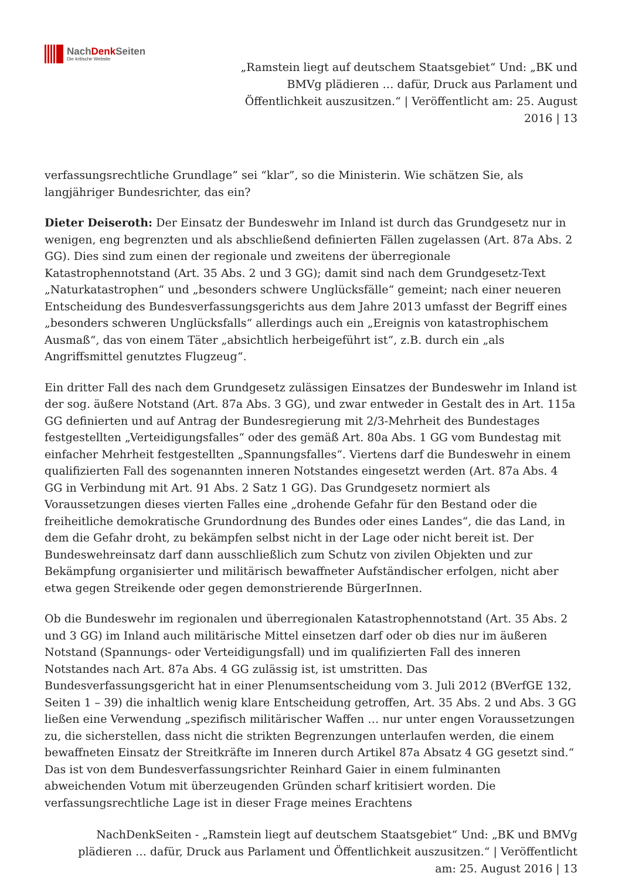NachDenk Seiten
Die kritische Website
„Ramstein liegt auf deutschem Staatsgebiet“ Und: „BK und BMVg plädieren … dafür, Druck aus Parlament und Öffentlichkeit auszusitzen.“ | Veröffentlicht am: 25. August 2016 | 13
verfassungsrechtliche Grundlage” sei “klar”, so die Ministerin. Wie schätzen Sie, als langjähriger Bundesrichter, das ein?
Dieter Deiseroth: Der Einsatz der Bundeswehr im Inland ist durch das Grundgesetz nur in wenigen, eng begrenzten und als abschließend definierten Fällen zugelassen (Art. 87a Abs. 2 GG). Dies sind zum einen der regionale und zweitens der überregionale Katastrophennotstand (Art. 35 Abs. 2 und 3 GG); damit sind nach dem Grundgesetz-Text „Naturkatastrophen“ und „besonders schwere Unglücksfälle“ gemeint; nach einer neueren Entscheidung des Bundesverfassungsgerichts aus dem Jahre 2013 umfasst der Begriff eines „besonders schweren Unglücksfalls“ allerdings auch ein „Ereignis von katastrophischem Ausmaß“, das von einem Täter „absichtlich herbeigeführt ist“, z.B. durch ein „als Angriffsmittel genutztes Flugzeug“.
Ein dritter Fall des nach dem Grundgesetz zulässigen Einsatzes der Bundeswehr im Inland ist der sog. äußere Notstand (Art. 87a Abs. 3 GG), und zwar entweder in Gestalt des in Art. 115a GG definierten und auf Antrag der Bundesregierung mit 2/3-Mehrheit des Bundestages festgestellten „Verteidigungsfalles“ oder des gemäß Art. 80a Abs. 1 GG vom Bundestag mit einfacher Mehrheit festgestellten „Spannungsfalles“. Viertens darf die Bundeswehr in einem qualifizierten Fall des sogenannten inneren Notstandes eingesetzt werden (Art. 87a Abs. 4 GG in Verbindung mit Art. 91 Abs. 2 Satz 1 GG). Das Grundgesetz normiert als Voraussetzungen dieses vierten Falles eine „drohende Gefahr für den Bestand oder die freiheitliche demokratische Grundordnung des Bundes oder eines Landes“, die das Land, in dem die Gefahr droht, zu bekämpfen selbst nicht in der Lage oder nicht bereit ist. Der Bundeswehreinsatz darf dann ausschließlich zum Schutz von zivilen Objekten und zur Bekämpfung organisierter und militärisch bewaffneter Aufständischer erfolgen, nicht aber etwa gegen Streikende oder gegen demonstrierende BürgerInnen.
Ob die Bundeswehr im regionalen und überregionalen Katastrophennotstand (Art. 35 Abs. 2 und 3 GG) im Inland auch militärische Mittel einsetzen darf oder ob dies nur im äußeren Notstand (Spannungs- oder Verteidigungsfall) und im qualifizierten Fall des inneren Notstandes nach Art. 87a Abs. 4 GG zulässig ist, ist umstritten. Das Bundesverfassungsgericht hat in einer Plenumsentscheidung vom 3. Juli 2012 (BVerfGE 132, Seiten 1 – 39) die inhaltlich wenig klare Entscheidung getroffen, Art. 35 Abs. 2 und Abs. 3 GG ließen eine Verwendung „spezifisch militärischer Waffen … nur unter engen Voraussetzungen zu, die sicherstellen, dass nicht die strikten Begrenzungen unterlaufen werden, die einem bewaffneten Einsatz der Streitkräfte im Inneren durch Artikel 87a Absatz 4 GG gesetzt sind.“ Das ist von dem Bundesverfassungsrichter Reinhard Gaier in einem fulminanten abweichenden Votum mit überzeugenden Gründen scharf kritisiert worden. Die verfassungsrechtliche Lage ist in dieser Frage meines Erachtens
NachDenkSeiten - „Ramstein liegt auf deutschem Staatsgebiet“ Und: „BK und BMVg plädieren … dafür, Druck aus Parlament und Öffentlichkeit auszusitzen.“ | Veröffentlicht am: 25. August 2016 | 13